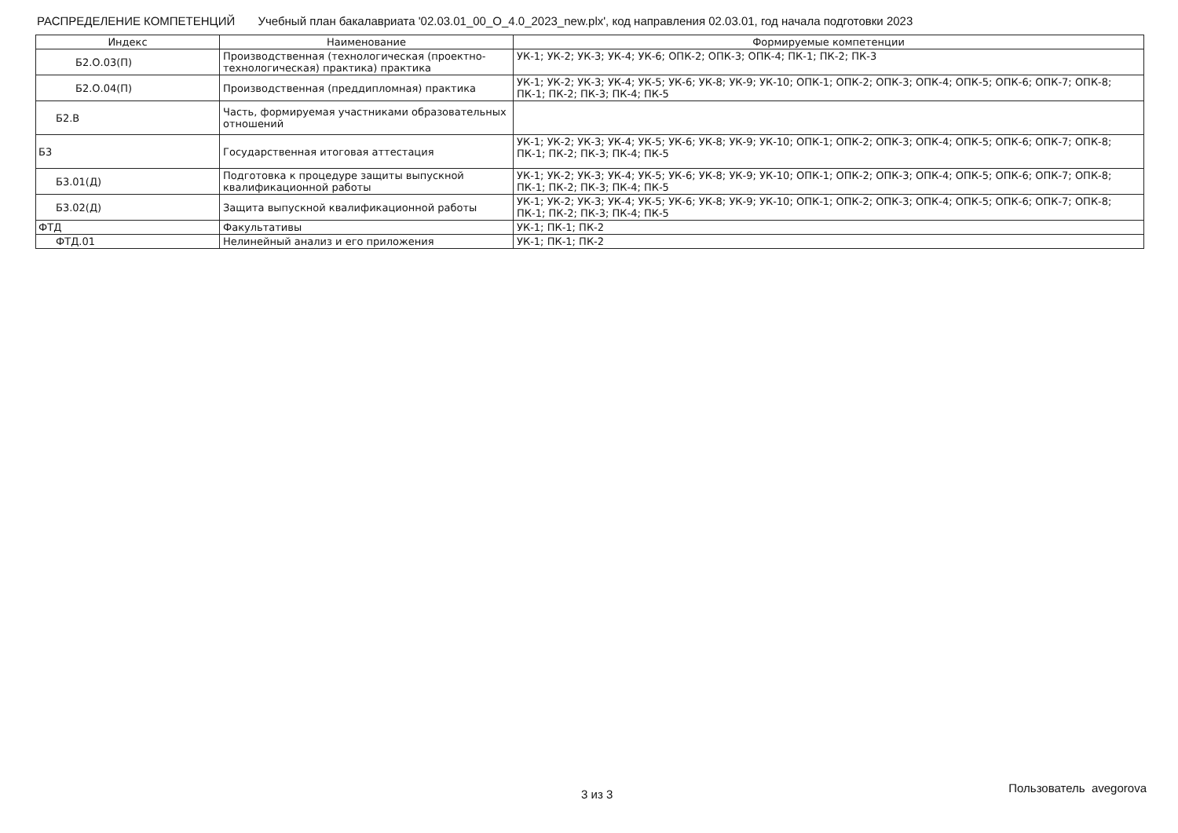РАСПРЕДЕЛЕНИЕ КОМПЕТЕНЦИЙ Учебный план бакалавриата '02.03.01_00_О_4.0_2023_new.plx', код направления 02.03.01, год начала подготовки 2023
| Индекс | Наименование | Формируемые компетенции |
| --- | --- | --- |
| Б2.О.03(П) | Производственная (технологическая (проектно-технологическая) практика) практика | УК-1; УК-2; УК-3; УК-4; УК-6; ОПК-2; ОПК-3; ОПК-4; ПК-1; ПК-2; ПК-3 |
| Б2.О.04(П) | Производственная (преддипломная) практика | УК-1; УК-2; УК-3; УК-4; УК-5; УК-6; УК-8; УК-9; УК-10; ОПК-1; ОПК-2; ОПК-3; ОПК-4; ОПК-5; ОПК-6; ОПК-7; ОПК-8; ПК-1; ПК-2; ПК-3; ПК-4; ПК-5 |
| Б2.В | Часть, формируемая участниками образовательных отношений | |
| Б3 | Государственная итоговая аттестация | УК-1; УК-2; УК-3; УК-4; УК-5; УК-6; УК-8; УК-9; УК-10; ОПК-1; ОПК-2; ОПК-3; ОПК-4; ОПК-5; ОПК-6; ОПК-7; ОПК-8; ПК-1; ПК-2; ПК-3; ПК-4; ПК-5 |
| Б3.01(Д) | Подготовка к процедуре защиты выпускной квалификационной работы | УК-1; УК-2; УК-3; УК-4; УК-5; УК-6; УК-8; УК-9; УК-10; ОПК-1; ОПК-2; ОПК-3; ОПК-4; ОПК-5; ОПК-6; ОПК-7; ОПК-8; ПК-1; ПК-2; ПК-3; ПК-4; ПК-5 |
| Б3.02(Д) | Защита выпускной квалификационной работы | УК-1; УК-2; УК-3; УК-4; УК-5; УК-6; УК-8; УК-9; УК-10; ОПК-1; ОПК-2; ОПК-3; ОПК-4; ОПК-5; ОПК-6; ОПК-7; ОПК-8; ПК-1; ПК-2; ПК-3; ПК-4; ПК-5 |
| ФТД | Факультативы | УК-1; ПК-1; ПК-2 |
| ФТД.01 | Нелинейный анализ и его приложения | УК-1; ПК-1; ПК-2 |
3 из 3 Пользователь avegorova